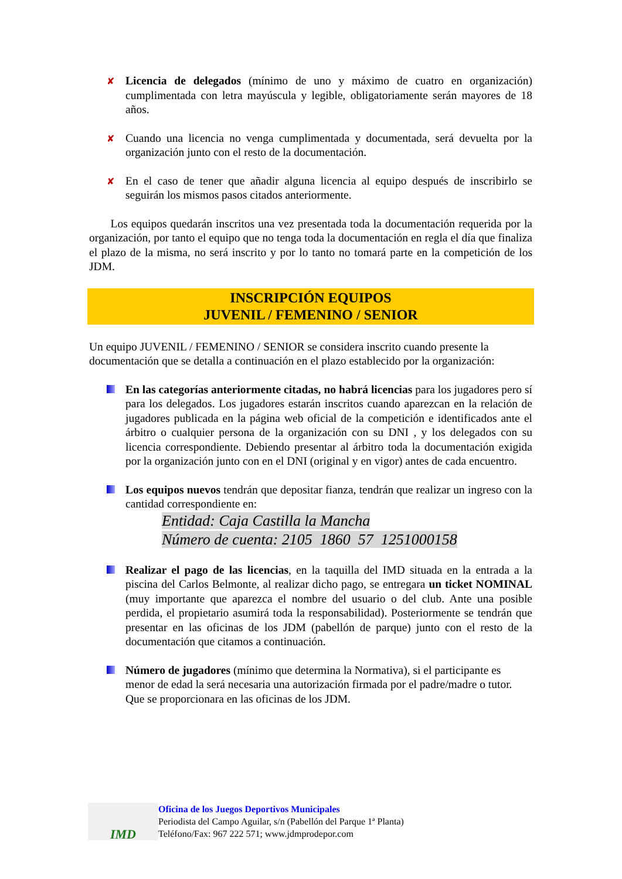✘
Licencia de delegados (mínimo de uno y máximo de cuatro en organización) cumplimentada con letra mayúscula y legible, obligatoriamente serán mayores de 18 años.
✘
Cuando una licencia no venga cumplimentada y documentada, será devuelta por la organización junto con el resto de la documentación.
✘
En el caso de tener que añadir alguna licencia al equipo después de inscribirlo se seguirán los mismos pasos citados anteriormente.
Los equipos quedarán inscritos una vez presentada toda la documentación requerida por la organización, por tanto el equipo que no tenga toda la documentación en regla el día que finaliza el plazo de la misma, no será inscrito y por lo tanto no tomará parte en la competición de los JDM.
INSCRIPCIÓN EQUIPOS
JUVENIL / FEMENINO / SENIOR
Un equipo JUVENIL / FEMENINO / SENIOR se considera inscrito cuando presente la documentación que se detalla a continuación en el plazo establecido por la organización:
En las categorías anteriormente citadas, no habrá licencias para los jugadores pero sí para los delegados. Los jugadores estarán inscritos cuando aparezcan en la relación de jugadores publicada en la página web oficial de la competición e identificados ante el árbitro o cualquier persona de la organización con su DNI , y los delegados con su licencia correspondiente. Debiendo presentar al árbitro toda la documentación exigida por la organización junto con en el DNI (original y en vigor) antes de cada encuentro.
Los equipos nuevos tendrán que depositar fianza, tendrán que realizar un ingreso con la cantidad correspondiente en:
Entidad: Caja Castilla la Mancha
Número de cuenta: 2105 1860 57 1251000158
Realizar el pago de las licencias, en la taquilla del IMD situada en la entrada a la piscina del Carlos Belmonte, al realizar dicho pago, se entregara un ticket NOMINAL (muy importante que aparezca el nombre del usuario o del club. Ante una posible perdida, el propietario asumirá toda la responsabilidad). Posteriormente se tendrán que presentar en las oficinas de los JDM (pabellón de parque) junto con el resto de la documentación que citamos a continuación.
Número de jugadores (mínimo que determina la Normativa), si el participante es menor de edad la será necesaria una autorización firmada por el padre/madre o tutor. Que se proporcionara en las oficinas de los JDM.
IMD
Oficina de los Juegos Deportivos Municipales
Periodista del Campo Aguilar, s/n (Pabellón del Parque 1ª Planta)
Teléfono/Fax: 967 222 571; www.jdmprodepor.com